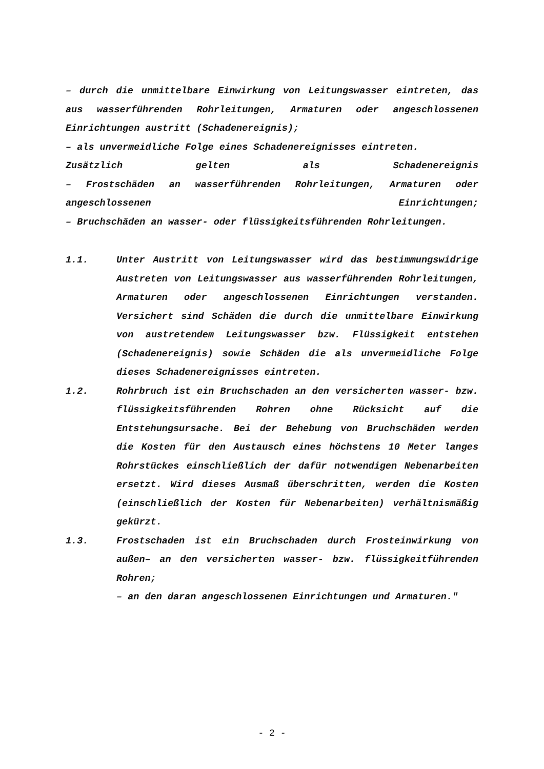– durch die unmittelbare Einwirkung von Leitungswasser eintreten, das aus wasserführenden Rohrleitungen, Armaturen oder angeschlossenen Einrichtungen austritt (Schadenereignis);
– als unvermeidliche Folge eines Schadenereignisses eintreten.
Zusätzlich gelten als Schadenereignis
– Frostschäden an wasserführenden Rohrleitungen, Armaturen oder angeschlossenen Einrichtungen;
– Bruchschäden an wasser- oder flüssigkeitsführenden Rohrleitungen.
1.1. Unter Austritt von Leitungswasser wird das bestimmungswidrige Austreten von Leitungswasser aus wasserführenden Rohrleitungen, Armaturen oder angeschlossenen Einrichtungen verstanden. Versichert sind Schäden die durch die unmittelbare Einwirkung von austretendem Leitungswasser bzw. Flüssigkeit entstehen (Schadenereignis) sowie Schäden die als unvermeidliche Folge dieses Schadenereignisses eintreten.
1.2. Rohrbruch ist ein Bruchschaden an den versicherten wasser- bzw. flüssigkeitsführenden Rohren ohne Rücksicht auf die Entstehungsursache. Bei der Behebung von Bruchschäden werden die Kosten für den Austausch eines höchstens 10 Meter langes Rohrstückes einschließlich der dafür notwendigen Nebenarbeiten ersetzt. Wird dieses Ausmaß überschritten, werden die Kosten (einschließlich der Kosten für Nebenarbeiten) verhältnismäßig gekürzt.
1.3. Frostschaden ist ein Bruchschaden durch Frosteinwirkung von außen– an den versicherten wasser- bzw. flüssigkeitführenden Rohren;
– an den daran angeschlossenen Einrichtungen und Armaturen."
- 2 -